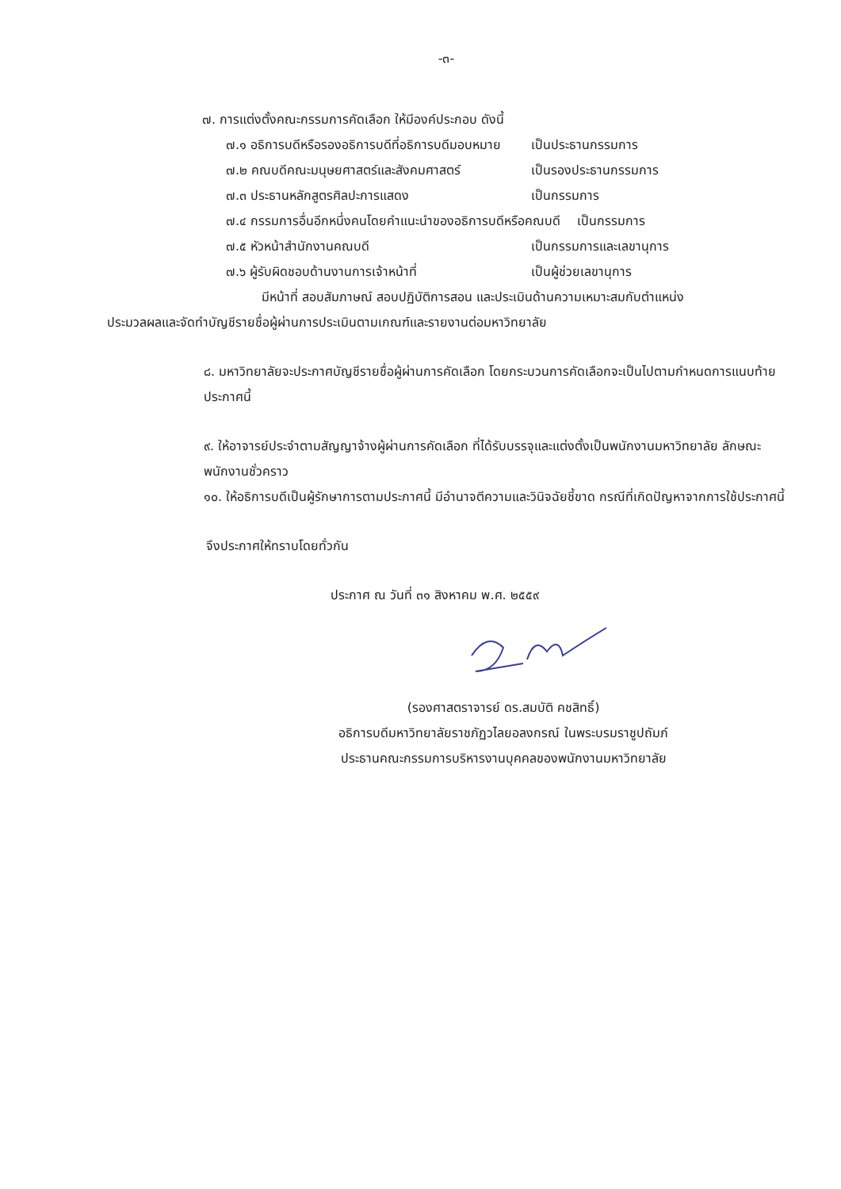-๓-
๗. การแต่งตั้งคณะกรรมการคัดเลือก ให้มีองค์ประกอบ ดังนี้
๗.๑ อธิการบดีหรือรองอธิการบดีที่อธิการบดีมอบหมาย เป็นประธานกรรมการ
๗.๒ คณบดีคณะมนุษยศาสตร์และสังคมศาสตร์ เป็นรองประธานกรรมการ
๗.๓ ประธานหลักสูตรศิลปะการแสดง เป็นกรรมการ
๗.๔ กรรมการอื่นอีกหนึ่งคนโดยคำแนะนำของอธิการบดีหรือคณบดี เป็นกรรมการ
๗.๕ หัวหน้าสำนักงานคณบดี เป็นกรรมการและเลขานุการ
๗.๖ ผู้รับผิดชอบด้านงานการเจ้าหน้าที่ เป็นผู้ช่วยเลขานุการ
มีหน้าที่ สอบสัมภาษณ์ สอบปฏิบัติการสอน และประเมินด้านความเหมาะสมกับตำแหน่ง
ประมวลผลและจัดทำบัญชีรายชื่อผู้ผ่านการประเมินตามเกณฑ์และรายงานต่อมหาวิทยาลัย
๘. มหาวิทยาลัยจะประกาศบัญชีรายชื่อผู้ผ่านการคัดเลือก โดยกระบวนการคัดเลือกจะเป็นไปตามกำหนดการแนบท้ายประกาศนี้
๙. ให้อาจารย์ประจำตามสัญญาจ้างผู้ผ่านการคัดเลือก ที่ได้รับบรรจุและแต่งตั้งเป็นพนักงานมหาวิทยาลัย ลักษณะพนักงานชั่วคราว
๑๐. ให้อธิการบดีเป็นผู้รักษาการตามประกาศนี้ มีอำนาจตีความและวินิจฉัยชี้ขาด กรณีที่เกิดปัญหาจากการใช้ประกาศนี้
จึงประกาศให้ทราบโดยทั่วกัน
ประกาศ ณ วันที่ ๓๑ สิงหาคม พ.ศ. ๒๕๕๙
(รองศาสตราจารย์ ดร.สมบัติ คชสิทธิ์)
อธิการบดีมหาวิทยาลัยราชภัฏวไลยอลงกรณ์ ในพระบรมราชูปถัมภ์
ประธานคณะกรรมการบริหารงานบุคคลของพนักงานมหาวิทยาลัย